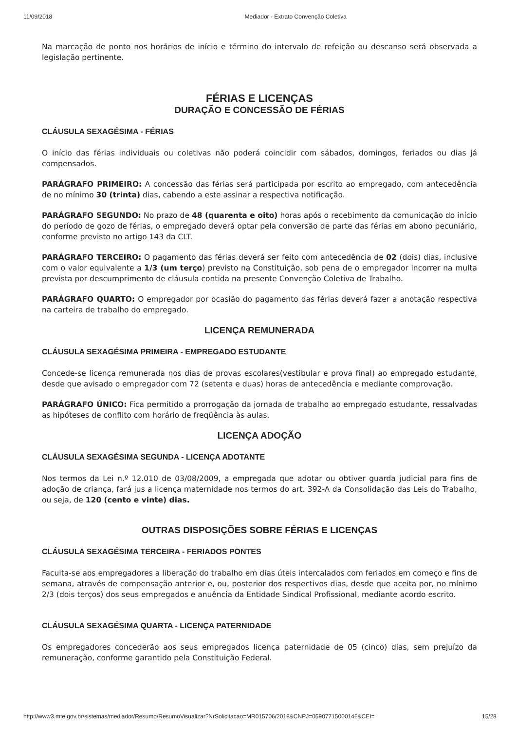11/09/2018 Mediador - Extrato Convenção Coletiva
Na marcação de ponto nos horários de início e término do intervalo de refeição ou descanso será observada a legislação pertinente.
FÉRIAS E LICENÇAS
DURAÇÃO E CONCESSÃO DE FÉRIAS
CLÁUSULA SEXAGÉSIMA - FÉRIAS
O início das férias individuais ou coletivas não poderá coincidir com sábados, domingos, feriados ou dias já compensados.
PARÁGRAFO PRIMEIRO: A concessão das férias será participada por escrito ao empregado, com antecedência de no mínimo 30 (trinta) dias, cabendo a este assinar a respectiva notificação.
PARÁGRAFO SEGUNDO: No prazo de 48 (quarenta e oito) horas após o recebimento da comunicação do início do período de gozo de férias, o empregado deverá optar pela conversão de parte das férias em abono pecuniário, conforme previsto no artigo 143 da CLT.
PARÁGRAFO TERCEIRO: O pagamento das férias deverá ser feito com antecedência de 02 (dois) dias, inclusive com o valor equivalente a 1/3 (um terço) previsto na Constituição, sob pena de o empregador incorrer na multa prevista por descumprimento de cláusula contida na presente Convenção Coletiva de Trabalho.
PARÁGRAFO QUARTO: O empregador por ocasião do pagamento das férias deverá fazer a anotação respectiva na carteira de trabalho do empregado.
LICENÇA REMUNERADA
CLÁUSULA SEXAGÉSIMA PRIMEIRA - EMPREGADO ESTUDANTE
Concede-se licença remunerada nos dias de provas escolares(vestibular e prova final) ao empregado estudante, desde que avisado o empregador com 72 (setenta e duas) horas de antecedência e mediante comprovação.
PARÁGRAFO ÚNICO: Fica permitido a prorrogação da jornada de trabalho ao empregado estudante, ressalvadas as hipóteses de conflito com horário de freqüência às aulas.
LICENÇA ADOÇÃO
CLÁUSULA SEXAGÉSIMA SEGUNDA - LICENÇA ADOTANTE
Nos termos da Lei n.º 12.010 de 03/08/2009, a empregada que adotar ou obtiver guarda judicial para fins de adoção de criança, fará jus a licença maternidade nos termos do art. 392-A da Consolidação das Leis do Trabalho, ou seja, de 120 (cento e vinte) dias.
OUTRAS DISPOSIÇÕES SOBRE FÉRIAS E LICENÇAS
CLÁUSULA SEXAGÉSIMA TERCEIRA - FERIADOS PONTES
Faculta-se aos empregadores a liberação do trabalho em dias úteis intercalados com feriados em começo e fins de semana, através de compensação anterior e, ou, posterior dos respectivos dias, desde que aceita por, no mínimo 2/3 (dois terços) dos seus empregados e anuência da Entidade Sindical Profissional, mediante acordo escrito.
CLÁUSULA SEXAGÉSIMA QUARTA - LICENÇA PATERNIDADE
Os empregadores concederão aos seus empregados licença paternidade de 05 (cinco) dias, sem prejuízo da remuneração, conforme garantido pela Constituição Federal.
http://www3.mte.gov.br/sistemas/mediador/Resumo/ResumoVisualizar?NrSolicitacao=MR015706/2018&CNPJ=05907715000146&CEI= 15/28